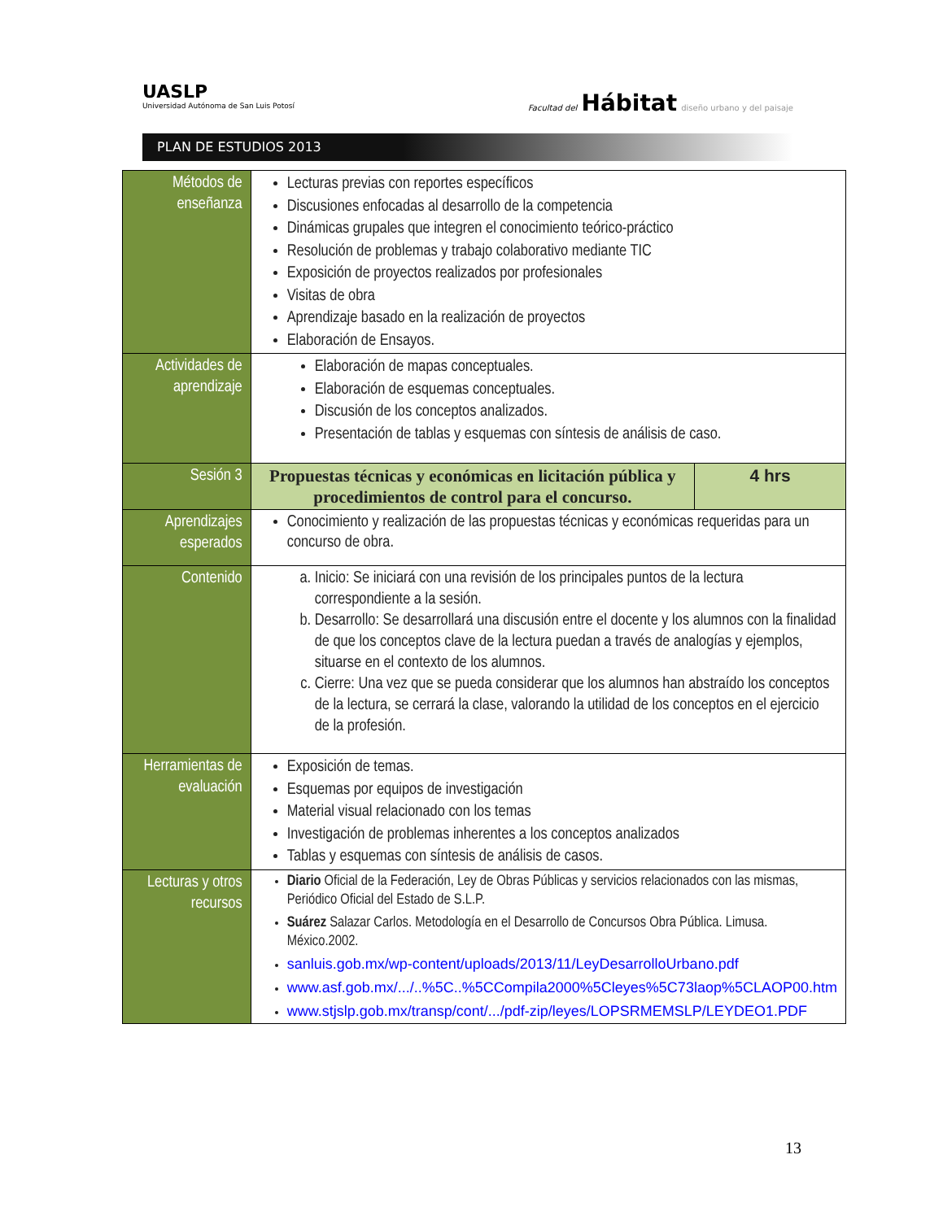UASLP
Universidad Autónoma de San Luis Potosí
Facultad del Hábitat diseño urbano y del paisaje
PLAN DE ESTUDIOS 2013
| Métodos de enseñanza | Lecturas previas con reportes específicos Discusiones enfocadas al desarrollo de la competencia Dinámicas grupales que integren el conocimiento teórico-práctico Resolución de problemas y trabajo colaborativo mediante TIC Exposición de proyectos realizados por profesionales Visitas de obra Aprendizaje basado en la realización de proyectos Elaboración de Ensayos. | |
| Actividades de aprendizaje | Elaboración de mapas conceptuales. Elaboración de esquemas conceptuales. Discusión de los conceptos analizados. Presentación de tablas y esquemas con síntesis de análisis de caso. | |
| Sesión 3 | Propuestas técnicas y económicas en licitación pública y procedimientos de control para el concurso. | 4 hrs |
| Aprendizajes esperados | Conocimiento y realización de las propuestas técnicas y económicas requeridas para un concurso de obra. | |
| Contenido | a. Inicio: Se iniciará con una revisión de los principales puntos de la lectura correspondiente a la sesión. b. Desarrollo: Se desarrollará una discusión entre el docente y los alumnos con la finalidad de que los conceptos clave de la lectura puedan a través de analogías y ejemplos, situarse en el contexto de los alumnos. c. Cierre: Una vez que se pueda considerar que los alumnos han abstraído los conceptos de la lectura, se cerrará la clase, valorando la utilidad de los conceptos en el ejercicio de la profesión. | |
| Herramientas de evaluación | Exposición de temas. Esquemas por equipos de investigación Material visual relacionado con los temas Investigación de problemas inherentes a los conceptos analizados Tablas y esquemas con síntesis de análisis de casos. | |
| Lecturas y otros recursos | Diario Oficial de la Federación, Ley de Obras Públicas y servicios relacionados con las mismas, Periódico Oficial del Estado de S.L.P. Suárez Salazar Carlos. Metodología en el Desarrollo de Concursos Obra Pública. Limusa. México.2002. sanluis.gob.mx/wp-content/uploads/2013/11/LeyDesarrolloUrbano.pdf www.asf.gob.mx/.../..%5C..%5CCompila2000%5Cleyes%5C73laop%5CLAOP00.htm www.stjslp.gob.mx/transp/cont/.../pdf-zip/leyes/LOPSRMEMSLP/LEYDEO1.PDF | |
13